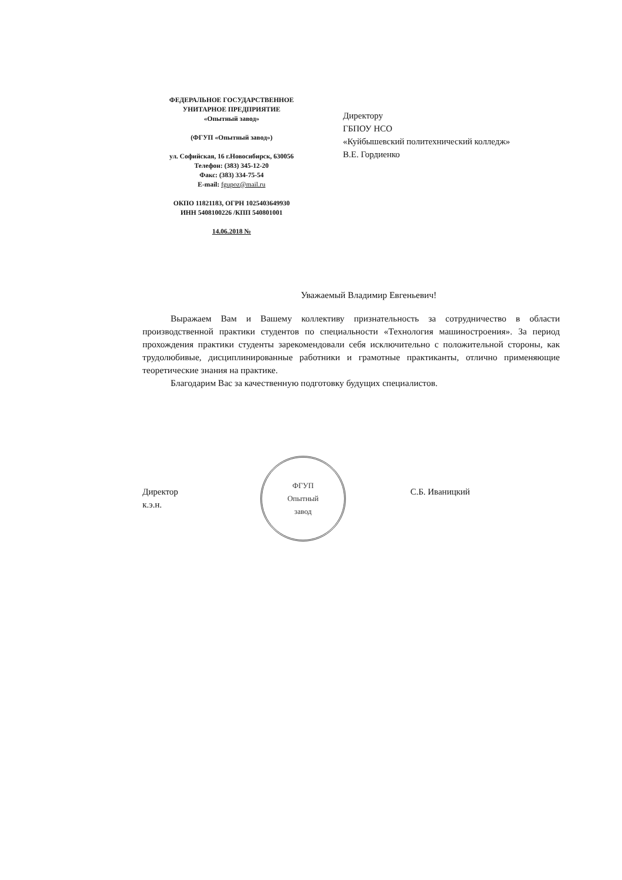ФЕДЕРАЛЬНОЕ ГОСУДАРСТВЕННОЕ
УНИТАРНОЕ ПРЕДПРИЯТИЕ
«Опытный завод»
(ФГУП «Опытный завод»)
ул. Софийская, 16 г.Новосибирск, 630056
Телефон: (383) 345-12-20
Факс: (383) 334-75-54
E-mail: fgupoz@mail.ru
ОКПО 11821183, ОГРН 1025403649930
ИНН 5408100226 /КПП 540801001
14.06.2018 №
Директору
ГБПОУ НСО
«Куйбышевский политехнический колледж»
В.Е. Гордиенко
Уважаемый Владимир Евгеньевич!
Выражаем Вам и Вашему коллективу признательность за сотрудничество в области производственной практики студентов по специальности «Технология машиностроения». За период прохождения практики студенты зарекомендовали себя исключительно с положительной стороны, как трудолюбивые, дисциплинированные работники и грамотные практиканты, отлично применяющие теоретические знания на практике.
Благодарим Вас за качественную подготовку будущих специалистов.
Директор
к.э.н.
ФГУП
Опытный
завод
С.Б. Иваницкий